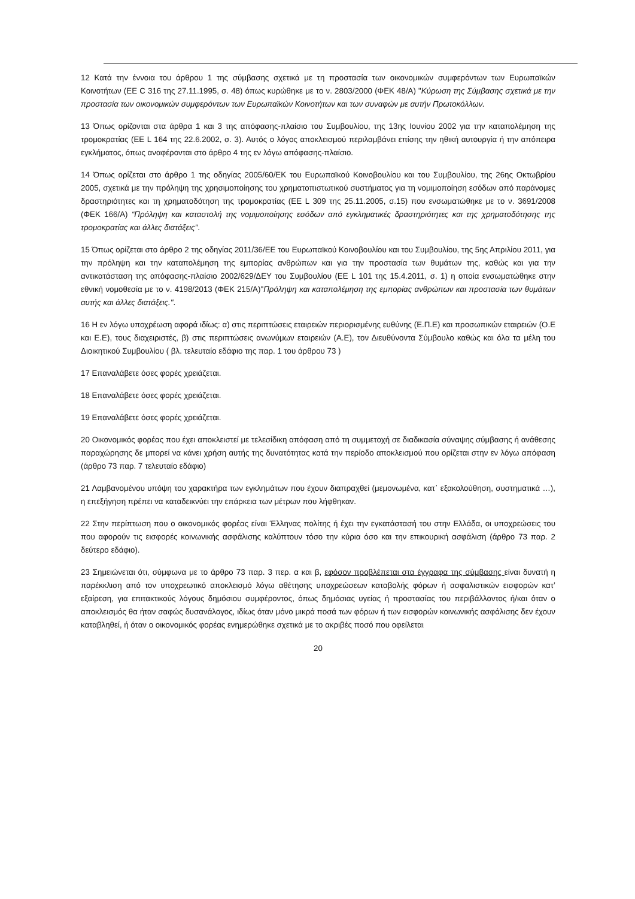12 Κατά την έννοια του άρθρου 1 της σύμβασης σχετικά με τη προστασία των οικονομικών συμφερόντων των Ευρωπαϊκών Κοινοτήτων (ΕΕ C 316 της 27.11.1995, σ. 48) όπως κυρώθηκε με το ν. 2803/2000 (ΦΕΚ 48/Α) "Κύρωση της Σύμβασης σχετικά με την προστασία των οικονομικών συμφερόντων των Ευρωπαϊκών Κοινοτήτων και των συναφών με αυτήν Πρωτοκόλλων.
13 Όπως ορίζονται στα άρθρα 1 και 3 της απόφασης-πλαίσιο του Συμβουλίου, της 13ης Ιουνίου 2002 για την καταπολέμηση της τρομοκρατίας (ΕΕ L 164 της 22.6.2002, σ. 3). Αυτός ο λόγος αποκλεισμού περιλαμβάνει επίσης την ηθική αυτουργία ή την απόπειρα εγκλήματος, όπως αναφέρονται στο άρθρο 4 της εν λόγω απόφασης-πλαίσιο.
14 Όπως ορίζεται στο άρθρο 1 της οδηγίας 2005/60/ΕΚ του Ευρωπαϊκού Κοινοβουλίου και του Συμβουλίου, της 26ης Οκτωβρίου 2005, σχετικά με την πρόληψη της χρησιμοποίησης του χρηματοπιστωτικού συστήματος για τη νομιμοποίηση εσόδων από παράνομες δραστηριότητες και τη χρηματοδότηση της τρομοκρατίας (ΕΕ L 309 της 25.11.2005, σ.15) που ενσωματώθηκε με το ν. 3691/2008 (ΦΕΚ 166/Α) “Πρόληψη και καταστολή της νομιμοποίησης εσόδων από εγκληματικές δραστηριότητες και της χρηματοδότησης της τρομοκρατίας και άλλες διατάξεις”.
15 Όπως ορίζεται στο άρθρο 2 της οδηγίας 2011/36/ΕΕ του Ευρωπαϊκού Κοινοβουλίου και του Συμβουλίου, της 5ης Απριλίου 2011, για την πρόληψη και την καταπολέμηση της εμπορίας ανθρώπων και για την προστασία των θυμάτων της, καθώς και για την αντικατάσταση της απόφασης-πλαίσιο 2002/629/ΔΕΥ του Συμβουλίου (ΕΕ L 101 της 15.4.2011, σ. 1) η οποία ενσωματώθηκε στην εθνική νομοθεσία με το ν. 4198/2013 (ΦΕΚ 215/Α)"Πρόληψη και καταπολέμηση της εμπορίας ανθρώπων και προστασία των θυμάτων αυτής και άλλες διατάξεις.".
16 Η εν λόγω υποχρέωση αφορά ιδίως: α) στις περιπτώσεις εταιρειών περιορισμένης ευθύνης (Ε.Π.Ε) και προσωπικών εταιρειών (Ο.Ε και Ε.Ε), τους διαχειριστές, β) στις περιπτώσεις ανωνύμων εταιρειών (Α.Ε), τον Διευθύνοντα Σύμβουλο καθώς και όλα τα μέλη του Διοικητικού Συμβουλίου ( βλ. τελευταίο εδάφιο της παρ. 1 του άρθρου 73 )
17 Επαναλάβετε όσες φορές χρειάζεται.
18 Επαναλάβετε όσες φορές χρειάζεται.
19 Επαναλάβετε όσες φορές χρειάζεται.
20 Οικονομικός φορέας που έχει αποκλειστεί με τελεσίδικη απόφαση από τη συμμετοχή σε διαδικασία σύναψης σύμβασης ή ανάθεσης παραχώρησης δε μπορεί να κάνει χρήση αυτής της δυνατότητας κατά την περίοδο αποκλεισμού που ορίζεται στην εν λόγω απόφαση (άρθρο 73 παρ. 7 τελευταίο εδάφιο)
21 Λαμβανομένου υπόψη του χαρακτήρα των εγκλημάτων που έχουν διαπραχθεί (μεμονωμένα, κατ᾽ εξακολούθηση, συστηματικά …), η επεξήγηση πρέπει να καταδεικνύει την επάρκεια των μέτρων που λήφθηκαν.
22 Στην περίπτωση που ο οικονομικός φορέας είναι Έλληνας πολίτης ή έχει την εγκατάστασή του στην Ελλάδα, οι υποχρεώσεις του που αφορούν τις εισφορές κοινωνικής ασφάλισης καλύπτουν τόσο την κύρια όσο και την επικουρική ασφάλιση (άρθρο 73 παρ. 2 δεύτερο εδάφιο).
23 Σημειώνεται ότι, σύμφωνα με το άρθρο 73 παρ. 3 περ. α και β, εφόσον προβλέπεται στα έγγραφα της σύμβασης είναι δυνατή η παρέκκλιση από τον υποχρεωτικό αποκλεισμό λόγω αθέτησης υποχρεώσεων καταβολής φόρων ή ασφαλιστικών εισφορών κατ’ εξαίρεση, για επιτακτικούς λόγους δημόσιου συμφέροντος, όπως δημόσιας υγείας ή προστασίας του περιβάλλοντος ή/και όταν ο αποκλεισμός θα ήταν σαφώς δυσανάλογος, ιδίως όταν μόνο μικρά ποσά των φόρων ή των εισφορών κοινωνικής ασφάλισης δεν έχουν καταβληθεί, ή όταν ο οικονομικός φορέας ενημερώθηκε σχετικά με το ακριβές ποσό που οφείλεται
20